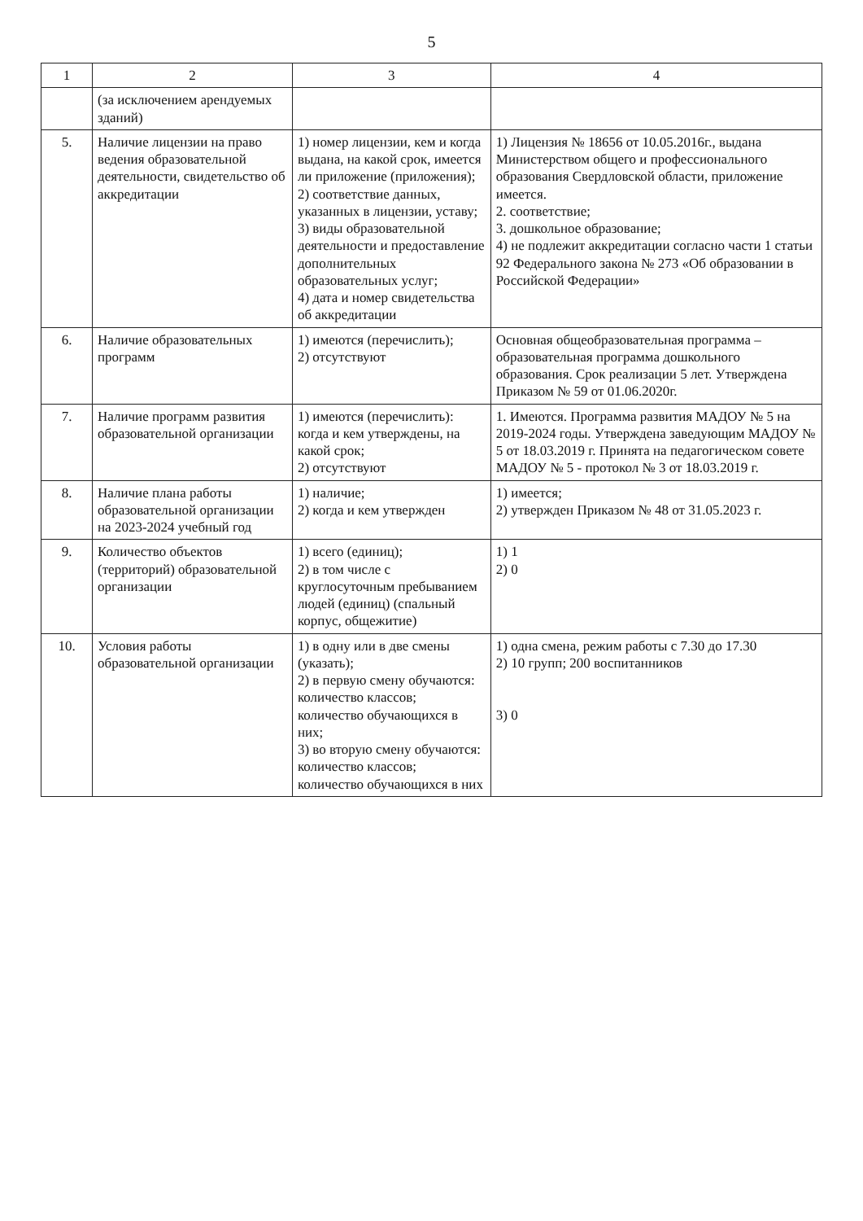5
| 1 | 2 | 3 | 4 |
| --- | --- | --- | --- |
| | (за исключением арендуемых зданий) | | |
| 5. | Наличие лицензии на право ведения образовательной деятельности, свидетельство об аккредитации | 1) номер лицензии, кем и когда выдана, на какой срок, имеется ли приложение (приложения); 2) соответствие данных, указанных в лицензии, уставу; 3) виды образовательной деятельности и предоставление дополнительных образовательных услуг; 4) дата и номер свидетельства об аккредитации | 1) Лицензия № 18656 от 10.05.2016г., выдана Министерством общего и профессионального образования Свердловской области, приложение имеется. 2. соответствие; 3. дошкольное образование; 4) не подлежит аккредитации согласно части 1 статьи 92 Федерального закона № 273 «Об образовании в Российской Федерации» |
| 6. | Наличие образовательных программ | 1) имеются (перечислить); 2) отсутствуют | Основная общеобразовательная программа – образовательная программа дошкольного образования. Срок реализации 5 лет. Утверждена Приказом № 59 от 01.06.2020г. |
| 7. | Наличие программ развития образовательной организации | 1) имеются (перечислить): когда и кем утверждены, на какой срок; 2) отсутствуют | 1. Имеются. Программа развития МАДОУ № 5 на 2019-2024 годы. Утверждена заведующим МАДОУ № 5 от 18.03.2019 г. Принята на педагогическом совете МАДОУ № 5 - протокол № 3 от 18.03.2019 г. |
| 8. | Наличие плана работы образовательной организации на 2023-2024 учебный год | 1) наличие; 2) когда и кем утвержден | 1) имеется; 2) утвержден Приказом № 48 от 31.05.2023 г. |
| 9. | Количество объектов (территорий) образовательной организации | 1) всего (единиц); 2) в том числе с круглосуточным пребыванием людей (единиц) (спальный корпус, общежитие) | 1) 1 2) 0 |
| 10. | Условия работы образовательной организации | 1) в одну или в две смены (указать); 2) в первую смену обучаются: количество классов; количество обучающихся в них; 3) во вторую смену обучаются: количество классов; количество обучающихся в них | 1) одна смена, режим работы с 7.30 до 17.30 2) 10 групп; 200 воспитанников 3) 0 |